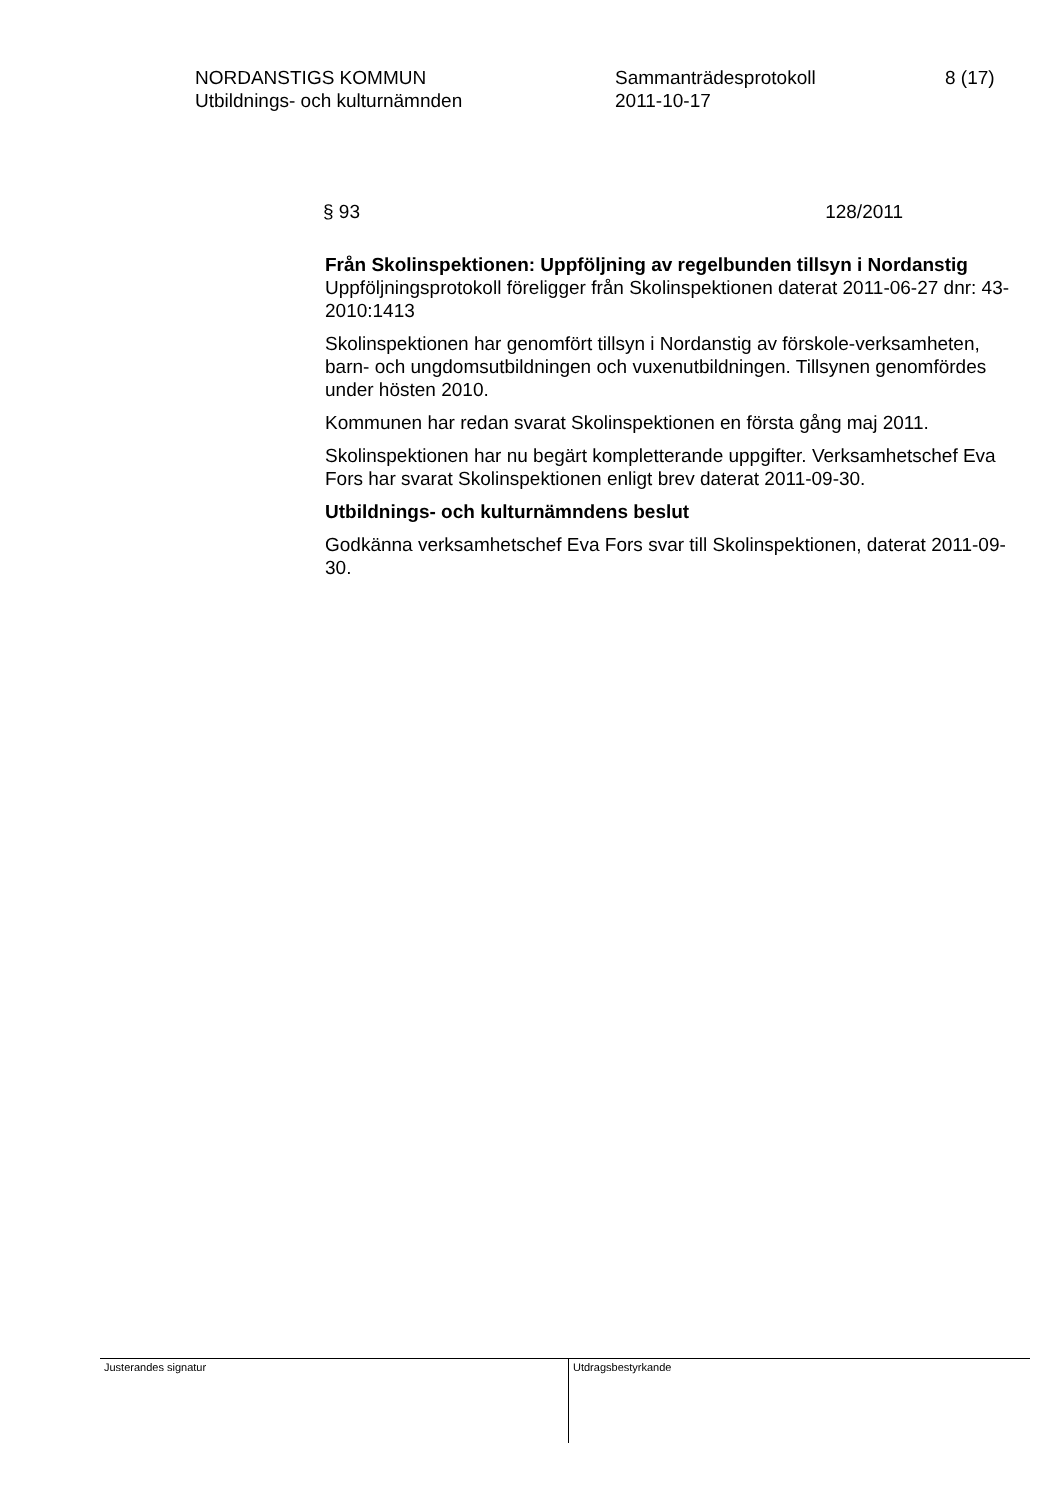NORDANSTIGS KOMMUN
Utbildnings- och kulturnämnden
Sammanträdesprotokoll
2011-10-17
8 (17)
§ 93 128/2011
Från Skolinspektionen: Uppföljning av regelbunden tillsyn i Nordanstig
Uppföljningsprotokoll föreligger från Skolinspektionen daterat 2011-06-27 dnr: 43-2010:1413
Skolinspektionen har genomfört tillsyn i Nordanstig av förskole-verksamheten, barn- och ungdomsutbildningen och vuxenutbildningen. Tillsynen genomfördes under hösten 2010.
Kommunen har redan svarat Skolinspektionen en första gång maj 2011.
Skolinspektionen har nu begärt kompletterande uppgifter. Verksamhetschef Eva Fors har svarat Skolinspektionen enligt brev daterat 2011-09-30.
Utbildnings- och kulturnämndens beslut
Godkänna verksamhetschef Eva Fors svar till Skolinspektionen, daterat 2011-09-30.
Justerandes signatur
Utdragsbestyrkande